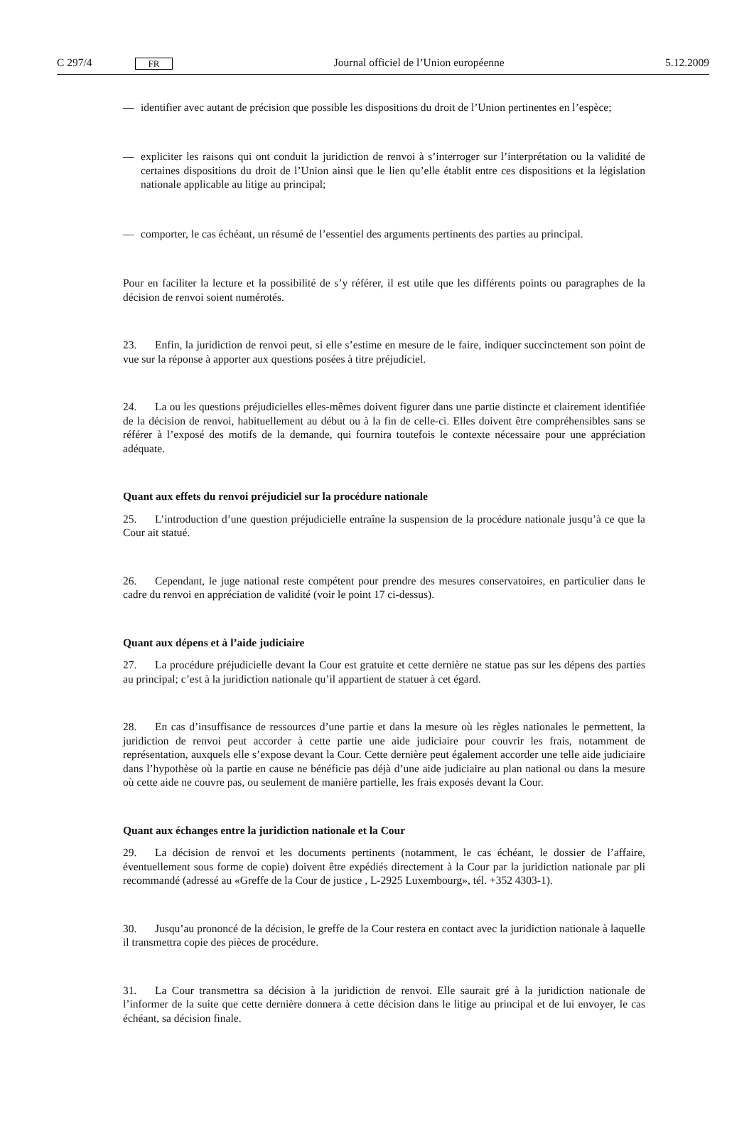C 297/4 FR Journal officiel de l’Union européenne 5.12.2009
— identifier avec autant de précision que possible les dispositions du droit de l’Union pertinentes en l’espèce;
— expliciter les raisons qui ont conduit la juridiction de renvoi à s’interroger sur l’interprétation ou la validité de certaines dispositions du droit de l’Union ainsi que le lien qu’elle établit entre ces dispositions et la législation nationale applicable au litige au principal;
— comporter, le cas échéant, un résumé de l’essentiel des arguments pertinents des parties au principal.
Pour en faciliter la lecture et la possibilité de s’y référer, il est utile que les différents points ou paragraphes de la décision de renvoi soient numérotés.
23. Enfin, la juridiction de renvoi peut, si elle s’estime en mesure de le faire, indiquer succinctement son point de vue sur la réponse à apporter aux questions posées à titre préjudiciel.
24. La ou les questions préjudicielles elles-mêmes doivent figurer dans une partie distincte et clairement identifiée de la décision de renvoi, habituellement au début ou à la fin de celle-ci. Elles doivent être compréhensibles sans se référer à l’exposé des motifs de la demande, qui fournira toutefois le contexte nécessaire pour une appréciation adéquate.
Quant aux effets du renvoi préjudiciel sur la procédure nationale
25. L’introduction d’une question préjudicielle entraîne la suspension de la procédure nationale jusqu’à ce que la Cour ait statué.
26. Cependant, le juge national reste compétent pour prendre des mesures conservatoires, en particulier dans le cadre du renvoi en appréciation de validité (voir le point 17 ci-dessus).
Quant aux dépens et à l’aide judiciaire
27. La procédure préjudicielle devant la Cour est gratuite et cette dernière ne statue pas sur les dépens des parties au principal; c’est à la juridiction nationale qu’il appartient de statuer à cet égard.
28. En cas d’insuffisance de ressources d’une partie et dans la mesure où les règles nationales le permettent, la juridiction de renvoi peut accorder à cette partie une aide judiciaire pour couvrir les frais, notamment de représentation, auxquels elle s’expose devant la Cour. Cette dernière peut également accorder une telle aide judiciaire dans l’hypothèse où la partie en cause ne bénéficie pas déjà d’une aide judiciaire au plan national ou dans la mesure où cette aide ne couvre pas, ou seulement de manière partielle, les frais exposés devant la Cour.
Quant aux échanges entre la juridiction nationale et la Cour
29. La décision de renvoi et les documents pertinents (notamment, le cas échéant, le dossier de l’affaire, éventuellement sous forme de copie) doivent être expédiés directement à la Cour par la juridiction nationale par pli recommandé (adressé au «Greffe de la Cour de justice , L-2925 Luxembourg», tél. +352 4303-1).
30. Jusqu’au prononcé de la décision, le greffe de la Cour restera en contact avec la juridiction nationale à laquelle il transmettra copie des pièces de procédure.
31. La Cour transmettra sa décision à la juridiction de renvoi. Elle saurait gré à la juridiction nationale de l’informer de la suite que cette dernière donnera à cette décision dans le litige au principal et de lui envoyer, le cas échéant, sa décision finale.